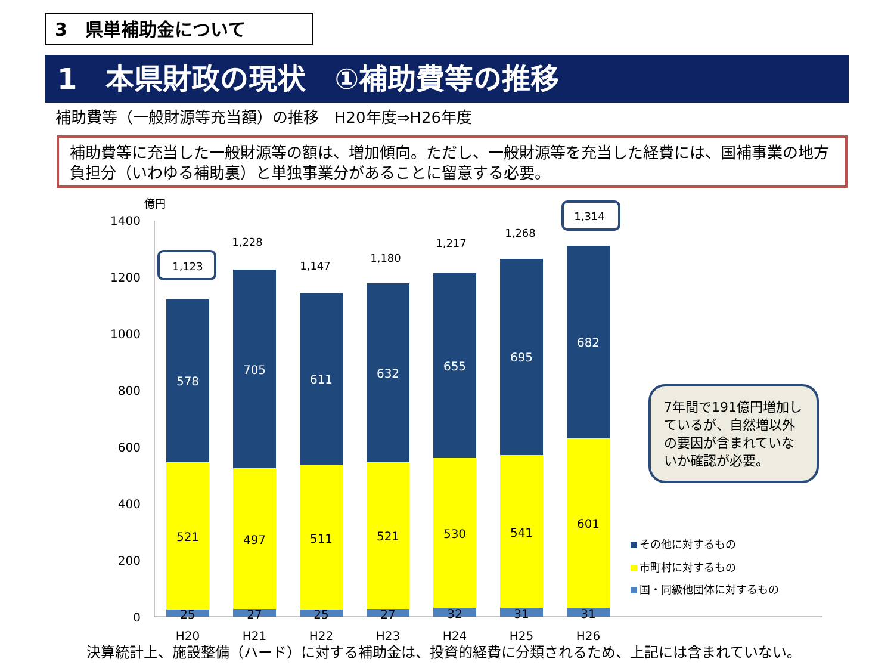3　県単補助金について
1　本県財政の現状　①補助費等の推移
補助費等（一般財源等充当額）の推移　H20年度⇒H26年度
補助費等に充当した一般財源等の額は、増加傾向。ただし、一般財源等を充当した経費には、国補事業の地方負担分（いわゆる補助裏）と単独事業分があることに留意する必要。
億円
1400
1200
1000
800
600
400
200
0
578
521
25
1,123
H20
705
497
27
1,228
H21
611
511
25
1,147
H22
632
521
27
1,180
H23
655
530
32
1,217
H24
695
541
31
1,268
H25
682
601
31
1,314
H26
7年間で191億円増加しているが、自然増以外の要因が含まれていないか確認が必要。
その他に対するもの
市町村に対するもの
国・同級他団体に対するもの
決算統計上、施設整備（ハード）に対する補助金は、投資的経費に分類されるため、上記には含まれていない。